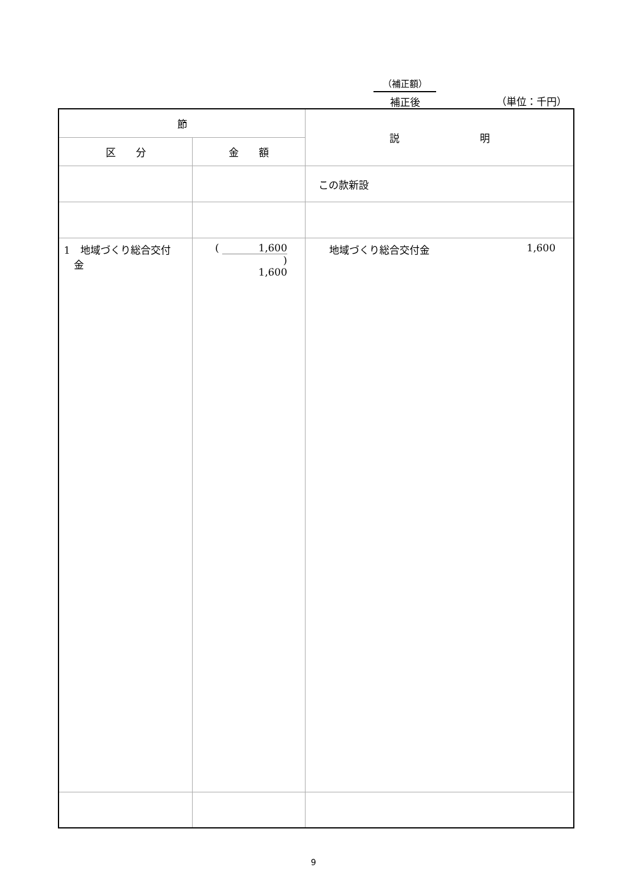（補正額）
補正後
（単位：千円）
| 節 | | 説 明 |
| --- | --- | --- |
| 区 分 | 金 額 | |
| | | この款新設 |
| 1 地域づくり総合交付 金 | ( 1,600 ) 1,600 | 地域づくり総合交付金 1,600 |
9